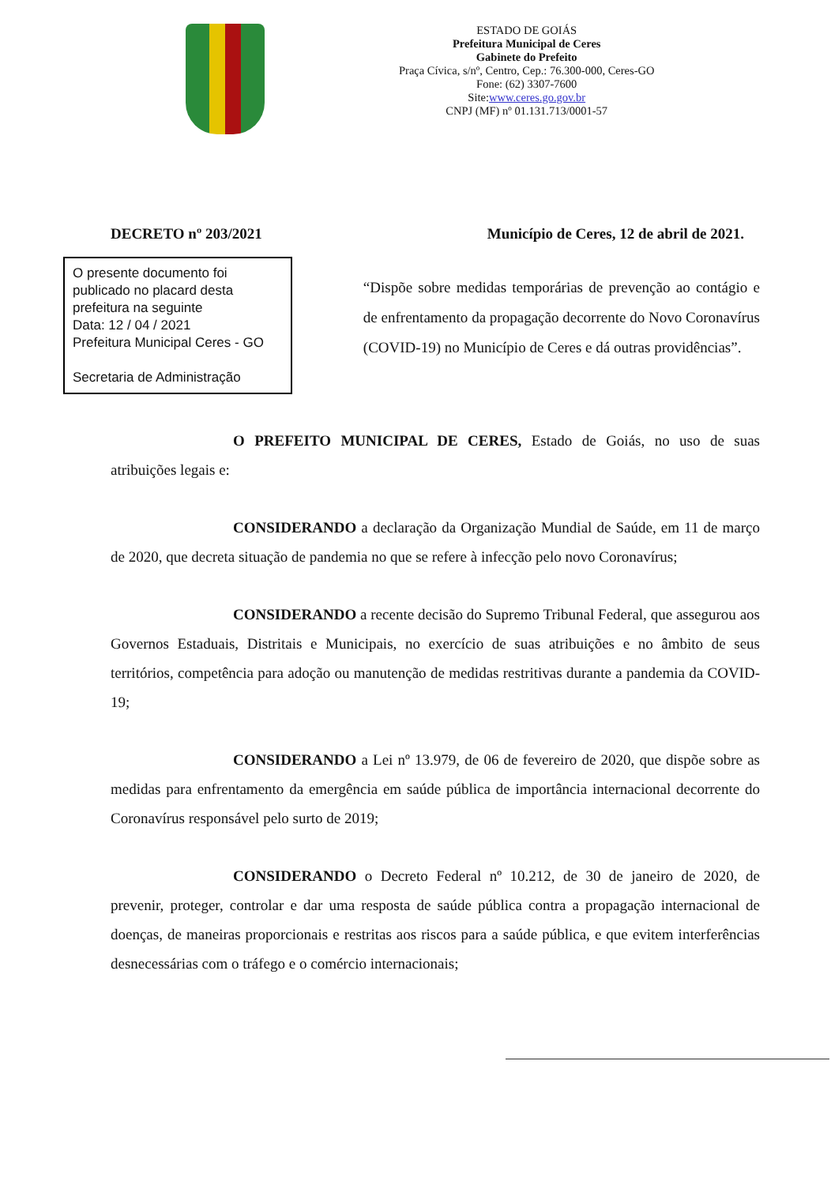ESTADO DE GOIÁS
Prefeitura Municipal de Ceres
Gabinete do Prefeito
Praça Cívica, s/nº, Centro, Cep.: 76.300-000, Ceres-GO
Fone: (62) 3307-7600
Site:www.ceres.go.gov.br
CNPJ (MF) nº 01.131.713/0001-57
DECRETO nº 203/2021 Município de Ceres, 12 de abril de 2021.
O presente documento foi publicado no placard desta prefeitura na seguinte
Data: 12 / 04 / 2021
Prefeitura Municipal Ceres - GO
Secretaria de Administração
“Dispõe sobre medidas temporárias de prevenção ao contágio e de enfrentamento da propagação decorrente do Novo Coronavírus (COVID-19) no Município de Ceres e dá outras providências”.
O PREFEITO MUNICIPAL DE CERES, Estado de Goiás, no uso de suas atribuições legais e:
CONSIDERANDO a declaração da Organização Mundial de Saúde, em 11 de março de 2020, que decreta situação de pandemia no que se refere à infecção pelo novo Coronavírus;
CONSIDERANDO a recente decisão do Supremo Tribunal Federal, que assegurou aos Governos Estaduais, Distritais e Municipais, no exercício de suas atribuições e no âmbito de seus territórios, competência para adoção ou manutenção de medidas restritivas durante a pandemia da COVID-19;
CONSIDERANDO a Lei nº 13.979, de 06 de fevereiro de 2020, que dispõe sobre as medidas para enfrentamento da emergência em saúde pública de importância internacional decorrente do Coronavírus responsável pelo surto de 2019;
CONSIDERANDO o Decreto Federal nº 10.212, de 30 de janeiro de 2020, de prevenir, proteger, controlar e dar uma resposta de saúde pública contra a propagação internacional de doenças, de maneiras proporcionais e restritas aos riscos para a saúde pública, e que evitem interferências desnecessárias com o tráfego e o comércio internacionais;